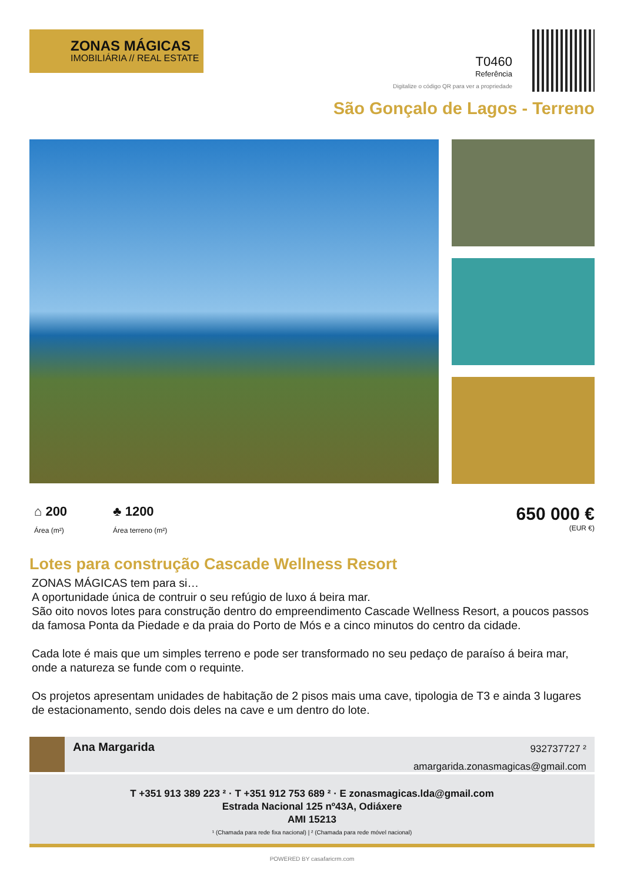ZONAS MÁGICAS
IMOBILIÁRIA // REAL ESTATE
T0460
Referência
Digitalize o código QR para ver a propriedade
São Gonçalo de Lagos - Terreno
⌂ 200 Área (m²)
♣ 1200 Área terreno (m²)
650 000 €
(EUR €)
Lotes para construção Cascade Wellness Resort
ZONAS MÁGICAS tem para si…
A oportunidade única de contruir o seu refúgio de luxo á beira mar.
São oito novos lotes para construção dentro do empreendimento Cascade Wellness Resort, a poucos passos da famosa Ponta da Piedade e da praia do Porto de Mós e a cinco minutos do centro da cidade.
Cada lote é mais que um simples terreno e pode ser transformado no seu pedaço de paraíso á beira mar, onde a natureza se funde com o requinte.
Os projetos apresentam unidades de habitação de 2 pisos mais uma cave, tipologia de T3 e ainda 3 lugares de estacionamento, sendo dois deles na cave e um dentro do lote.
Ana Margarida
932737727 ²
amargarida.zonasmagicas@gmail.com
T +351 913 389 223 ² · T +351 912 753 689 ² · E zonasmagicas.lda@gmail.com
Estrada Nacional 125 nº43A, Odiáxere
AMI 15213
¹ (Chamada para rede fixa nacional) | ² (Chamada para rede móvel nacional)
POWERED BY casafaricrm.com